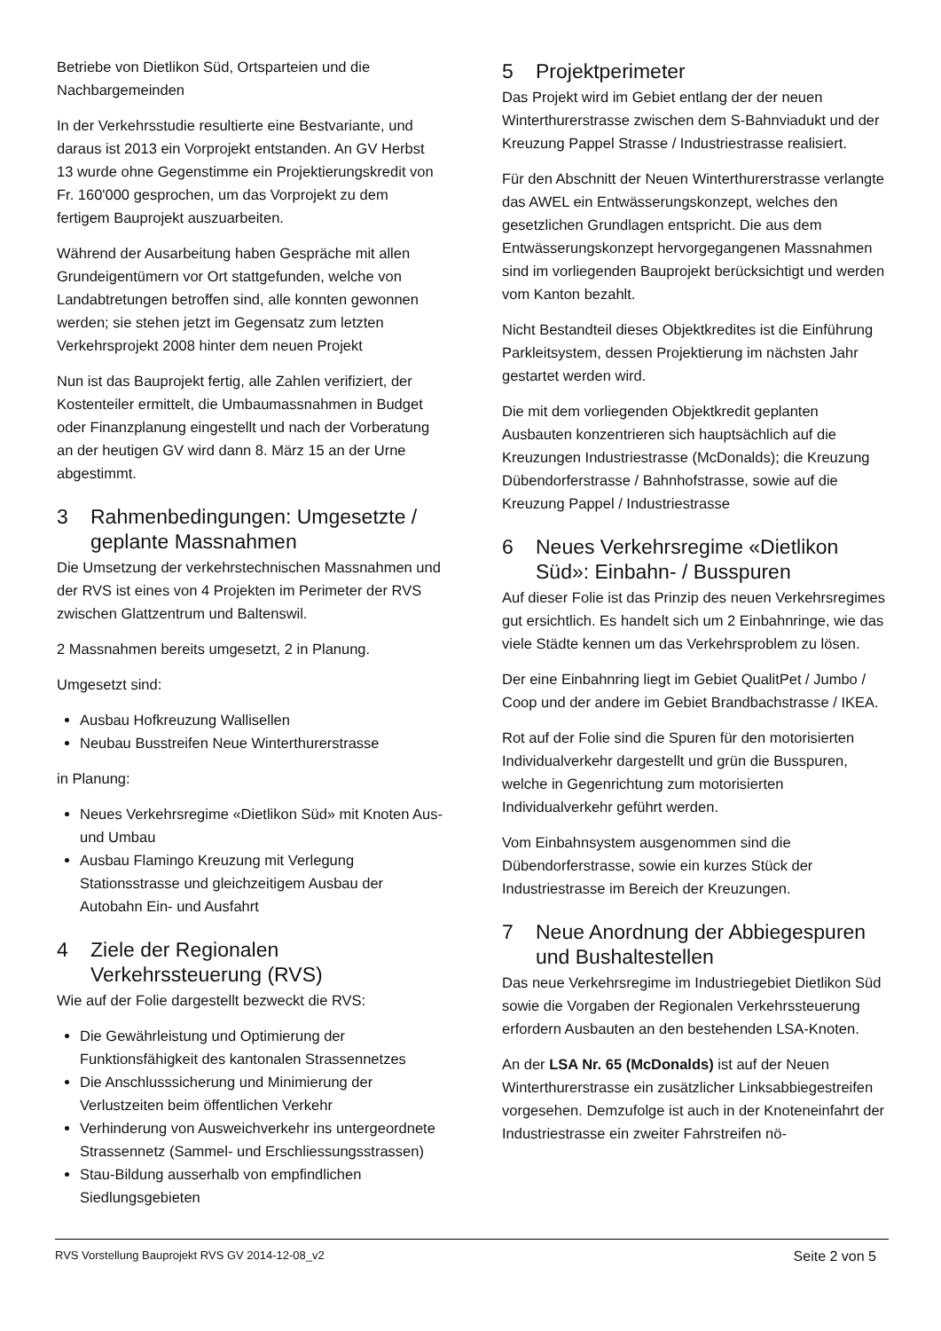Betriebe von Dietlikon Süd, Ortsparteien und die Nachbargemeinden
In der Verkehrsstudie resultierte eine Bestvariante, und daraus ist 2013 ein Vorprojekt entstanden. An GV Herbst 13 wurde ohne Gegenstimme ein Projektierungskredit von Fr. 160'000 gesprochen, um das Vorprojekt zu dem fertigem Bauprojekt auszuarbeiten.
Während der Ausarbeitung haben Gespräche mit allen Grundeigentümern vor Ort stattgefunden, welche von Landabtretungen betroffen sind, alle konnten gewonnen werden; sie stehen jetzt im Gegensatz zum letzten Verkehrsprojekt 2008 hinter dem neuen Projekt
Nun ist das Bauprojekt fertig, alle Zahlen verifiziert, der Kostenteiler ermittelt, die Umbaumassnahmen in Budget oder Finanzplanung eingestellt und nach der Vorberatung an der heutigen GV wird dann 8. März 15 an der Urne abgestimmt.
3 Rahmenbedingungen: Umgesetzte / geplante Massnahmen
Die Umsetzung der verkehrstechnischen Massnahmen und der RVS ist eines von 4 Projekten im Perimeter der RVS zwischen Glattzentrum und Baltenswil.
2 Massnahmen bereits umgesetzt, 2 in Planung.
Umgesetzt sind:
Ausbau Hofkreuzung Wallisellen
Neubau Busstreifen Neue Winterthurerstrasse
in Planung:
Neues Verkehrsregime «Dietlikon Süd» mit Knoten Aus- und Umbau
Ausbau Flamingo Kreuzung mit Verlegung Stationsstrasse und gleichzeitigem Ausbau der Autobahn Ein- und Ausfahrt
4 Ziele der Regionalen Verkehrssteuerung (RVS)
Wie auf der Folie dargestellt bezweckt die RVS:
Die Gewährleistung und Optimierung der Funktionsfähigkeit des kantonalen Strassennetzes
Die Anschlusssicherung und Minimierung der Verlustzeiten beim öffentlichen Verkehr
Verhinderung von Ausweichverkehr ins untergeordnete Strassennetz (Sammel- und Erschliessungsstrassen)
Stau-Bildung ausserhalb von empfindlichen Siedlungsgebieten
5 Projektperimeter
Das Projekt wird im Gebiet entlang der der neuen Winterthurerstrasse zwischen dem S-Bahnviadukt und der Kreuzung Pappel Strasse / Industriestrasse realisiert.
Für den Abschnitt der Neuen Winterthurerstrasse verlangte das AWEL ein Entwässerungskonzept, welches den gesetzlichen Grundlagen entspricht. Die aus dem Entwässerungskonzept hervorgegangenen Massnahmen sind im vorliegenden Bauprojekt berücksichtigt und werden vom Kanton bezahlt.
Nicht Bestandteil dieses Objektkredites ist die Einführung Parkleitsystem, dessen Projektierung im nächsten Jahr gestartet werden wird.
Die mit dem vorliegenden Objektkredit geplanten Ausbauten konzentrieren sich hauptsächlich auf die Kreuzungen Industriestrasse (McDonalds); die Kreuzung Dübendorferstrasse / Bahnhofstrasse, sowie auf die Kreuzung Pappel / Industriestrasse
6 Neues Verkehrsregime «Dietlikon Süd»: Einbahn- / Busspuren
Auf dieser Folie ist das Prinzip des neuen Verkehrsregimes gut ersichtlich. Es handelt sich um 2 Einbahnringe, wie das viele Städte kennen um das Verkehrsproblem zu lösen.
Der eine Einbahnring liegt im Gebiet QualitPet / Jumbo / Coop und der andere im Gebiet Brandbachstrasse / IKEA.
Rot auf der Folie sind die Spuren für den motorisierten Individualverkehr dargestellt und grün die Busspuren, welche in Gegenrichtung zum motorisierten Individualverkehr geführt werden.
Vom Einbahnsystem ausgenommen sind die Dübendorferstrasse, sowie ein kurzes Stück der Industriestrasse im Bereich der Kreuzungen.
7 Neue Anordnung der Abbiegespuren und Bushaltestellen
Das neue Verkehrsregime im Industriegebiet Dietlikon Süd sowie die Vorgaben der Regionalen Verkehrssteuerung erfordern Ausbauten an den bestehenden LSA-Knoten.
An der LSA Nr. 65 (McDonalds) ist auf der Neuen Winterthurerstrasse ein zusätzlicher Linksabbiegestreifen vorgesehen. Demzufolge ist auch in der Knoteneinfahrt der Industriestrasse ein zweiter Fahrstreifen nö-
RVS Vorstellung Bauprojekt RVS GV 2014-12-08_v2 Seite 2 von 5